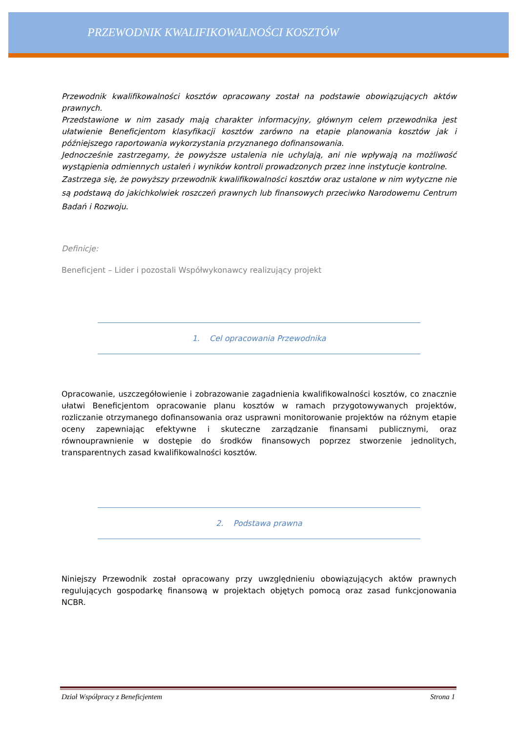PRZEWODNIK KWALIFIKOWALNOŚCI KOSZTÓW
Przewodnik kwalifikowalności kosztów opracowany został na podstawie obowiązujących aktów prawnych.
Przedstawione w nim zasady mają charakter informacyjny, głównym celem przewodnika jest ułatwienie Beneficjentom klasyfikacji kosztów zarówno na etapie planowania kosztów jak i późniejszego raportowania wykorzystania przyznanego dofinansowania.
Jednocześnie zastrzegamy, że powyższe ustalenia nie uchylają, ani nie wpływają na możliwość wystąpienia odmiennych ustaleń i wyników kontroli prowadzonych przez inne instytucje kontrolne.
Zastrzega się, że powyższy przewodnik kwalifikowalności kosztów oraz ustalone w nim wytyczne nie są podstawą do jakichkolwiek roszczeń prawnych lub finansowych przeciwko Narodowemu Centrum Badań i Rozwoju.
Definicje:
Beneficjent – Lider i pozostali Współwykonawcy realizujący projekt
1. Cel opracowania Przewodnika
Opracowanie, uszczegółowienie i zobrazowanie zagadnienia kwalifikowalności kosztów, co znacznie ułatwi Beneficjentom opracowanie planu kosztów w ramach przygotowywanych projektów, rozliczanie otrzymanego dofinansowania oraz usprawni monitorowanie projektów na różnym etapie oceny zapewniając efektywne i skuteczne zarządzanie finansami publicznymi, oraz równouprawnienie w dostępie do środków finansowych poprzez stworzenie jednolitych, transparentnych zasad kwalifikowalności kosztów.
2. Podstawa prawna
Niniejszy Przewodnik został opracowany przy uwzględnieniu obowiązujących aktów prawnych regulujących gospodarkę finansową w projektach objętych pomocą oraz zasad funkcjonowania NCBR.
Dział Współpracy z Beneficjentem Strona 1